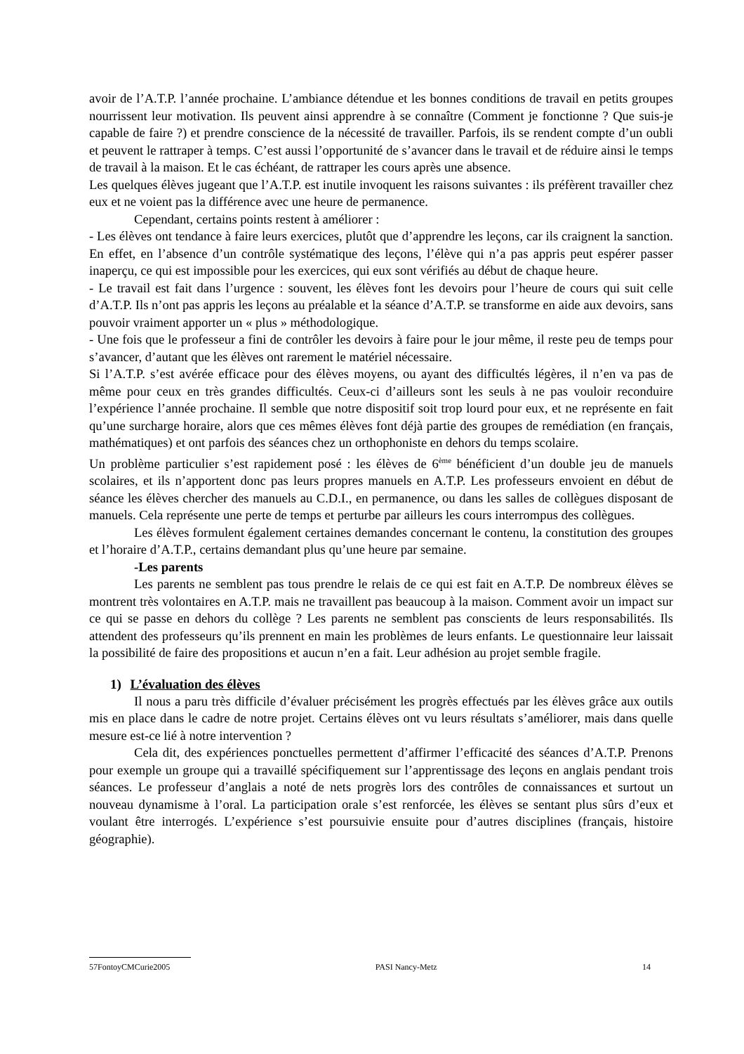avoir de l’A.T.P. l’année prochaine. L’ambiance détendue et les bonnes conditions de travail en petits groupes nourrissent leur motivation. Ils peuvent ainsi apprendre à se connaître (Comment je fonctionne ? Que suis-je capable de faire ?) et prendre conscience de la nécessité de travailler. Parfois, ils se rendent compte d’un oubli et peuvent le rattraper à temps. C’est aussi l’opportunité de s’avancer dans le travail et de réduire ainsi le temps de travail à la maison. Et le cas échéant, de rattraper les cours après une absence.
Les quelques élèves jugeant que l’A.T.P. est inutile invoquent les raisons suivantes : ils préfèrent travailler chez eux et ne voient pas la différence avec une heure de permanence.
Cependant, certains points restent à améliorer :
- Les élèves ont tendance à faire leurs exercices, plutôt que d’apprendre les leçons, car ils craignent la sanction. En effet, en l’absence d’un contrôle systématique des leçons, l’élève qui n’a pas appris peut espérer passer inaperçu, ce qui est impossible pour les exercices, qui eux sont vérifiés au début de chaque heure.
- Le travail est fait dans l’urgence : souvent, les élèves font les devoirs pour l’heure de cours qui suit celle d’A.T.P. Ils n’ont pas appris les leçons au préalable et la séance d’A.T.P. se transforme en aide aux devoirs, sans pouvoir vraiment apporter un « plus » méthodologique.
- Une fois que le professeur a fini de contrôler les devoirs à faire pour le jour même, il reste peu de temps pour s’avancer, d’autant que les élèves ont rarement le matériel nécessaire.
Si l’A.T.P. s’est avérée efficace pour des élèves moyens, ou ayant des difficultés légères, il n’en va pas de même pour ceux en très grandes difficultés. Ceux-ci d’ailleurs sont les seuls à ne pas vouloir reconduire l’expérience l’année prochaine. Il semble que notre dispositif soit trop lourd pour eux, et ne représente en fait qu’une surcharge horaire, alors que ces mêmes élèves font déjà partie des groupes de remédiation (en français, mathématiques) et ont parfois des séances chez un orthophoniste en dehors du temps scolaire.
Un problème particulier s’est rapidement posé : les élèves de 6<sup>ème</sup> bénéficient d’un double jeu de manuels scolaires, et ils n’apportent donc pas leurs propres manuels en A.T.P. Les professeurs envoient en début de séance les élèves chercher des manuels au C.D.I., en permanence, ou dans les salles de collègues disposant de manuels. Cela représente une perte de temps et perturbe par ailleurs les cours interrompus des collègues.
Les élèves formulent également certaines demandes concernant le contenu, la constitution des groupes et l’horaire d’A.T.P., certains demandant plus qu’une heure par semaine.
-Les parents
Les parents ne semblent pas tous prendre le relais de ce qui est fait en A.T.P. De nombreux élèves se montrent très volontaires en A.T.P. mais ne travaillent pas beaucoup à la maison. Comment avoir un impact sur ce qui se passe en dehors du collège ? Les parents ne semblent pas conscients de leurs responsabilités. Ils attendent des professeurs qu’ils prennent en main les problèmes de leurs enfants. Le questionnaire leur laissait la possibilité de faire des propositions et aucun n’en a fait. Leur adhésion au projet semble fragile.
1) L’évaluation des élèves
Il nous a paru très difficile d’évaluer précisément les progrès effectués par les élèves grâce aux outils mis en place dans le cadre de notre projet. Certains élèves ont vu leurs résultats s’améliorer, mais dans quelle mesure est-ce lié à notre intervention ?
Cela dit, des expériences ponctuelles permettent d’affirmer l’efficacité des séances d’A.T.P. Prenons pour exemple un groupe qui a travaillé spécifiquement sur l’apprentissage des leçons en anglais pendant trois séances. Le professeur d’anglais a noté de nets progrès lors des contrôles de connaissances et surtout un nouveau dynamisme à l’oral. La participation orale s’est renforcée, les élèves se sentant plus sûrs d’eux et voulant être interrogés. L’expérience s’est poursuivie ensuite pour d’autres disciplines (français, histoire géographie).
57FontoyCMCurie2005 PASI Nancy-Metz 14